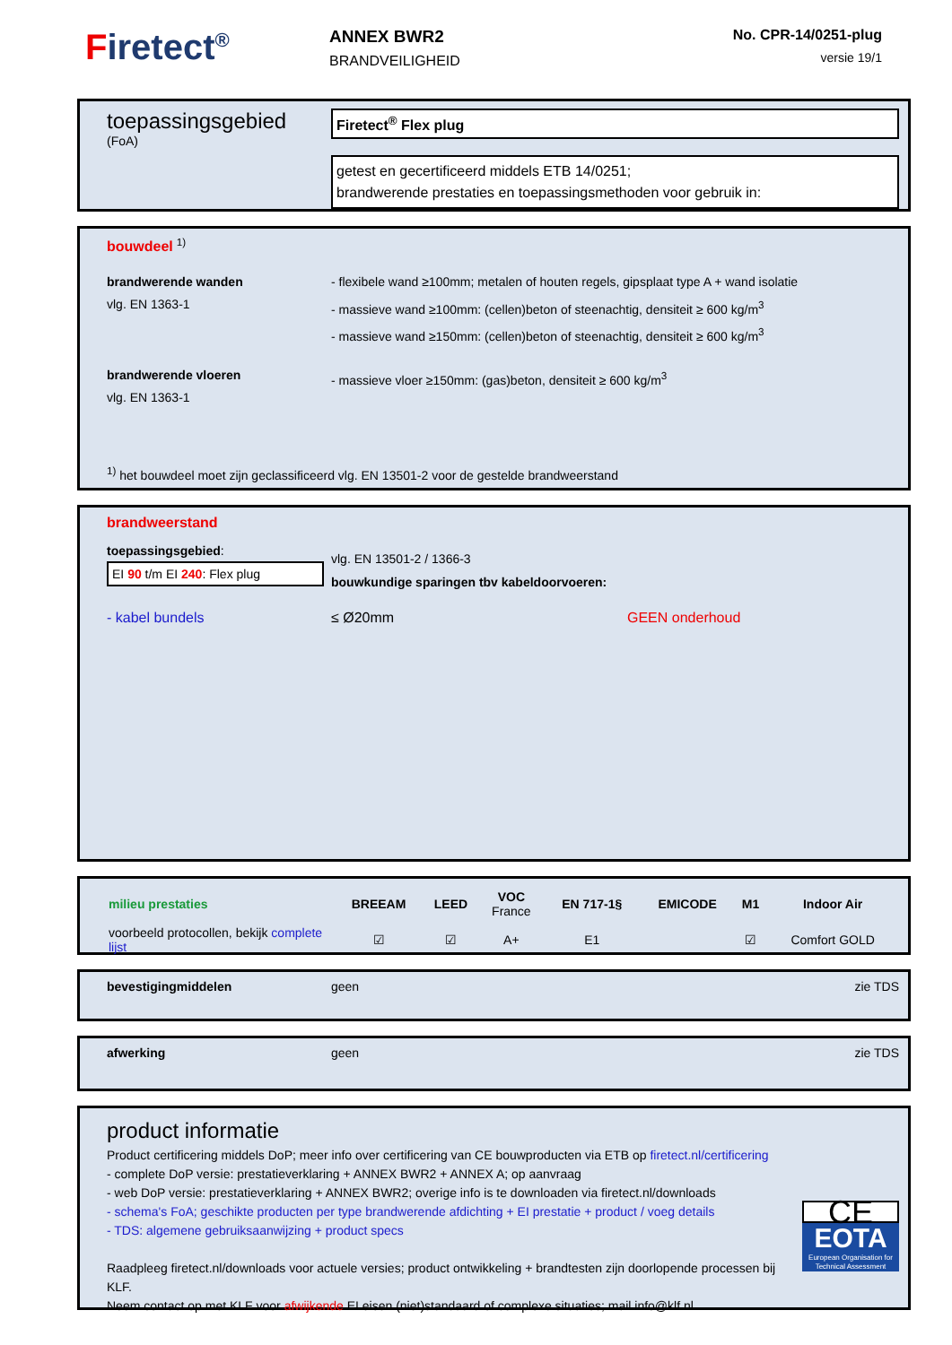Firetect<sup>®</sup>
ANNEX BWR2
BRANDVEILIGHEID
No. CPR-14/0251-plug
versie 19/1
toepassingsgebied
(FoA)
Firetect<sup>®</sup> Flex plug
getest en gecertificeerd middels ETB 14/0251;
brandwerende prestaties en toepassingsmethoden voor gebruik in:
bouwdeel <sup>1)</sup>
brandwerende wanden
vlg. EN 1363-1
- flexibele wand ≥100mm; metalen of houten regels, gipsplaat type A + wand isolatie
- massieve wand ≥100mm: (cellen)beton of steenachtig, densiteit ≥ 600 kg/m<sup>3</sup>
- massieve wand ≥150mm: (cellen)beton of steenachtig, densiteit ≥ 600 kg/m<sup>3</sup>
brandwerende vloeren
vlg. EN 1363-1
- massieve vloer ≥150mm: (gas)beton, densiteit ≥ 600 kg/m<sup>3</sup>
<sup>1)</sup> het bouwdeel moet zijn geclassificeerd vlg. EN 13501-2 voor de gestelde brandweerstand
brandweerstand
toepassingsgebied:
EI 90 t/m EI 240: Flex plug
vlg. EN 13501-2 / 1366-3
bouwkundige sparingen tbv kabeldoorvoeren:
- kabel bundels ≤ Ø20mm GEEN onderhoud
| milieu prestaties | BREEAM | LEED | VOC France | EN 717-1§ | EMICODE | M1 | Indoor Air |
| --- | --- | --- | --- | --- | --- | --- | --- |
| voorbeeld protocollen, bekijk complete lijst | ☑ | ☑ | A+ | E1 | | ☑ | Comfort GOLD |
bevestigingmiddelen geen zie TDS
afwerking geen zie TDS
product informatie
Product certificering middels DoP; meer info over certificering van CE bouwproducten via ETB op firetect.nl/certificering
- complete DoP versie: prestatieverklaring + ANNEX BWR2 + ANNEX A; op aanvraag
- web DoP versie: prestatieverklaring + ANNEX BWR2; overige info is te downloaden via firetect.nl/downloads
- schema's FoA; geschikte producten per type brandwerende afdichting + EI prestatie + product / voeg details
- TDS: algemene gebruiksaanwijzing + product specs
Raadpleeg firetect.nl/downloads voor actuele versies; product ontwikkeling + brandtesten zijn doorlopende processen bij KLF.
Neem contact op met KLF voor afwijkende EI eisen (niet)standaard of complexe situaties; mail info@klf.nl
CE
EOTA
European Organisation for Technical Assessment